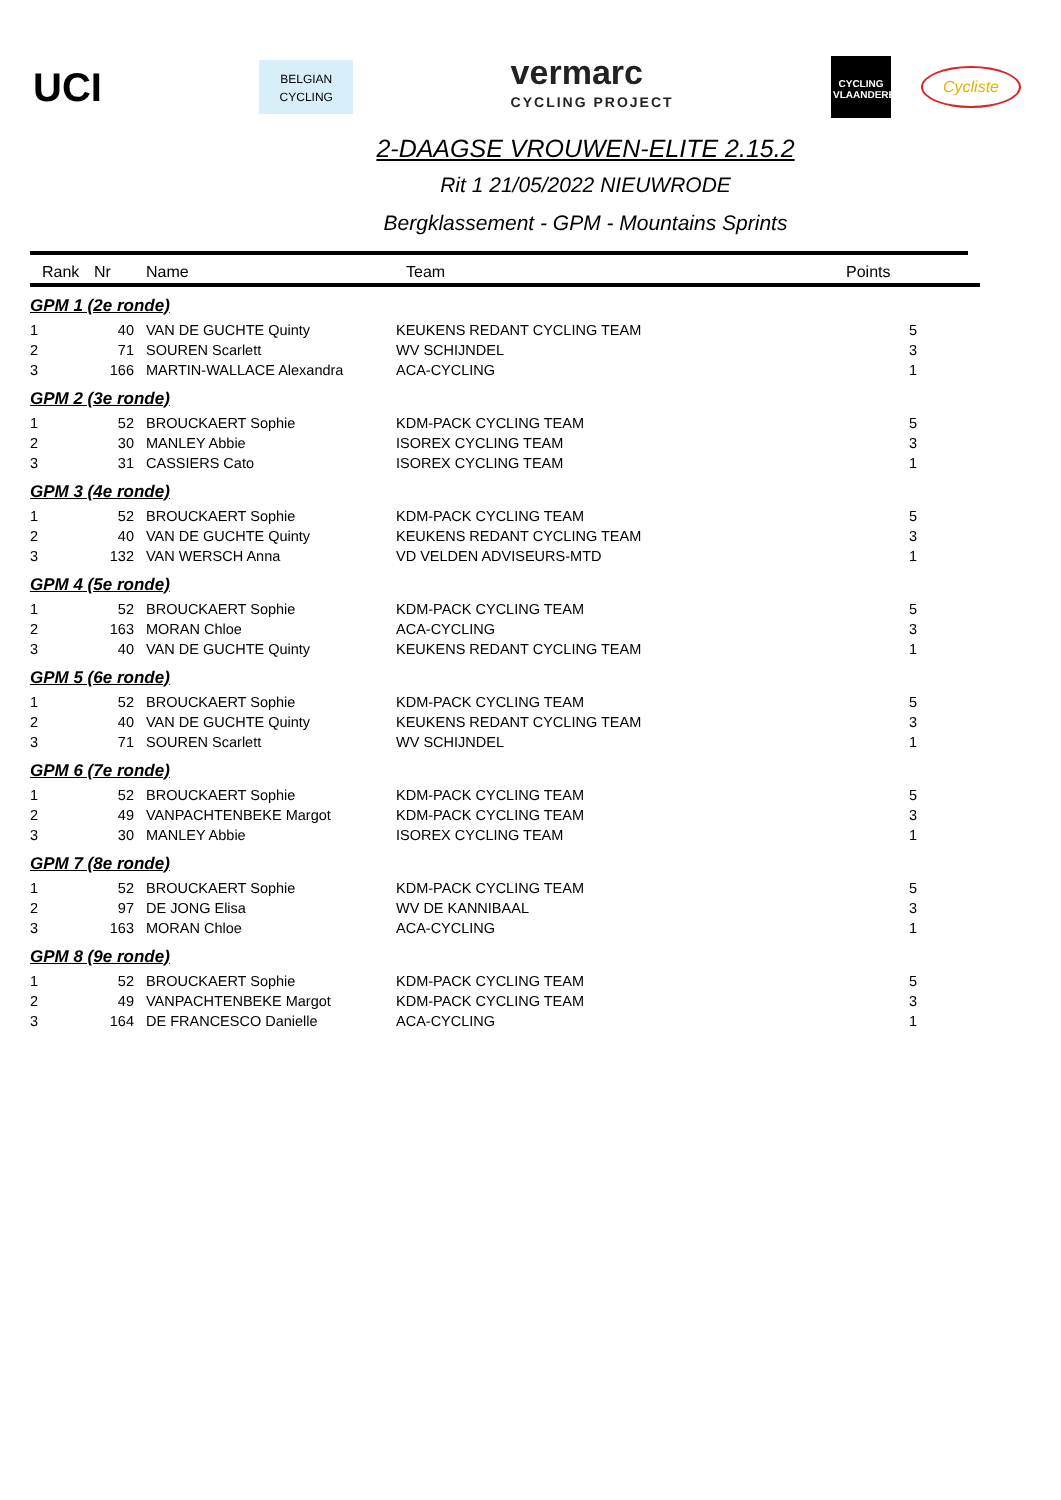UCI
BELGIAN
CYCLING
vermarc
CYCLING PROJECT
CYCLING VLAANDEREN
Cycliste
2-DAAGSE VROUWEN-ELITE 2.15.2
Rit 1 21/05/2022 NIEUWRODE
Bergklassement - GPM - Mountains Sprints
| Rank | Nr | Name | Team | Points |
| --- | --- | --- | --- | --- |
| GPM 1 (2e ronde) | | | | |
| 1 | 40 | VAN DE GUCHTE Quinty | KEUKENS REDANT CYCLING TEAM | 5 |
| 2 | 71 | SOUREN Scarlett | WV SCHIJNDEL | 3 |
| 3 | 166 | MARTIN-WALLACE Alexandra | ACA-CYCLING | 1 |
| GPM 2 (3e ronde) | | | | |
| 1 | 52 | BROUCKAERT Sophie | KDM-PACK CYCLING TEAM | 5 |
| 2 | 30 | MANLEY Abbie | ISOREX CYCLING TEAM | 3 |
| 3 | 31 | CASSIERS Cato | ISOREX CYCLING TEAM | 1 |
| GPM 3 (4e ronde) | | | | |
| 1 | 52 | BROUCKAERT Sophie | KDM-PACK CYCLING TEAM | 5 |
| 2 | 40 | VAN DE GUCHTE Quinty | KEUKENS REDANT CYCLING TEAM | 3 |
| 3 | 132 | VAN WERSCH Anna | VD VELDEN ADVISEURS-MTD | 1 |
| GPM 4 (5e ronde) | | | | |
| 1 | 52 | BROUCKAERT Sophie | KDM-PACK CYCLING TEAM | 5 |
| 2 | 163 | MORAN Chloe | ACA-CYCLING | 3 |
| 3 | 40 | VAN DE GUCHTE Quinty | KEUKENS REDANT CYCLING TEAM | 1 |
| GPM 5 (6e ronde) | | | | |
| 1 | 52 | BROUCKAERT Sophie | KDM-PACK CYCLING TEAM | 5 |
| 2 | 40 | VAN DE GUCHTE Quinty | KEUKENS REDANT CYCLING TEAM | 3 |
| 3 | 71 | SOUREN Scarlett | WV SCHIJNDEL | 1 |
| GPM 6 (7e ronde) | | | | |
| 1 | 52 | BROUCKAERT Sophie | KDM-PACK CYCLING TEAM | 5 |
| 2 | 49 | VANPACHTENBEKE Margot | KDM-PACK CYCLING TEAM | 3 |
| 3 | 30 | MANLEY Abbie | ISOREX CYCLING TEAM | 1 |
| GPM 7 (8e ronde) | | | | |
| 1 | 52 | BROUCKAERT Sophie | KDM-PACK CYCLING TEAM | 5 |
| 2 | 97 | DE JONG Elisa | WV DE KANNIBAAL | 3 |
| 3 | 163 | MORAN Chloe | ACA-CYCLING | 1 |
| GPM 8 (9e ronde) | | | | |
| 1 | 52 | BROUCKAERT Sophie | KDM-PACK CYCLING TEAM | 5 |
| 2 | 49 | VANPACHTENBEKE Margot | KDM-PACK CYCLING TEAM | 3 |
| 3 | 164 | DE FRANCESCO Danielle | ACA-CYCLING | 1 |